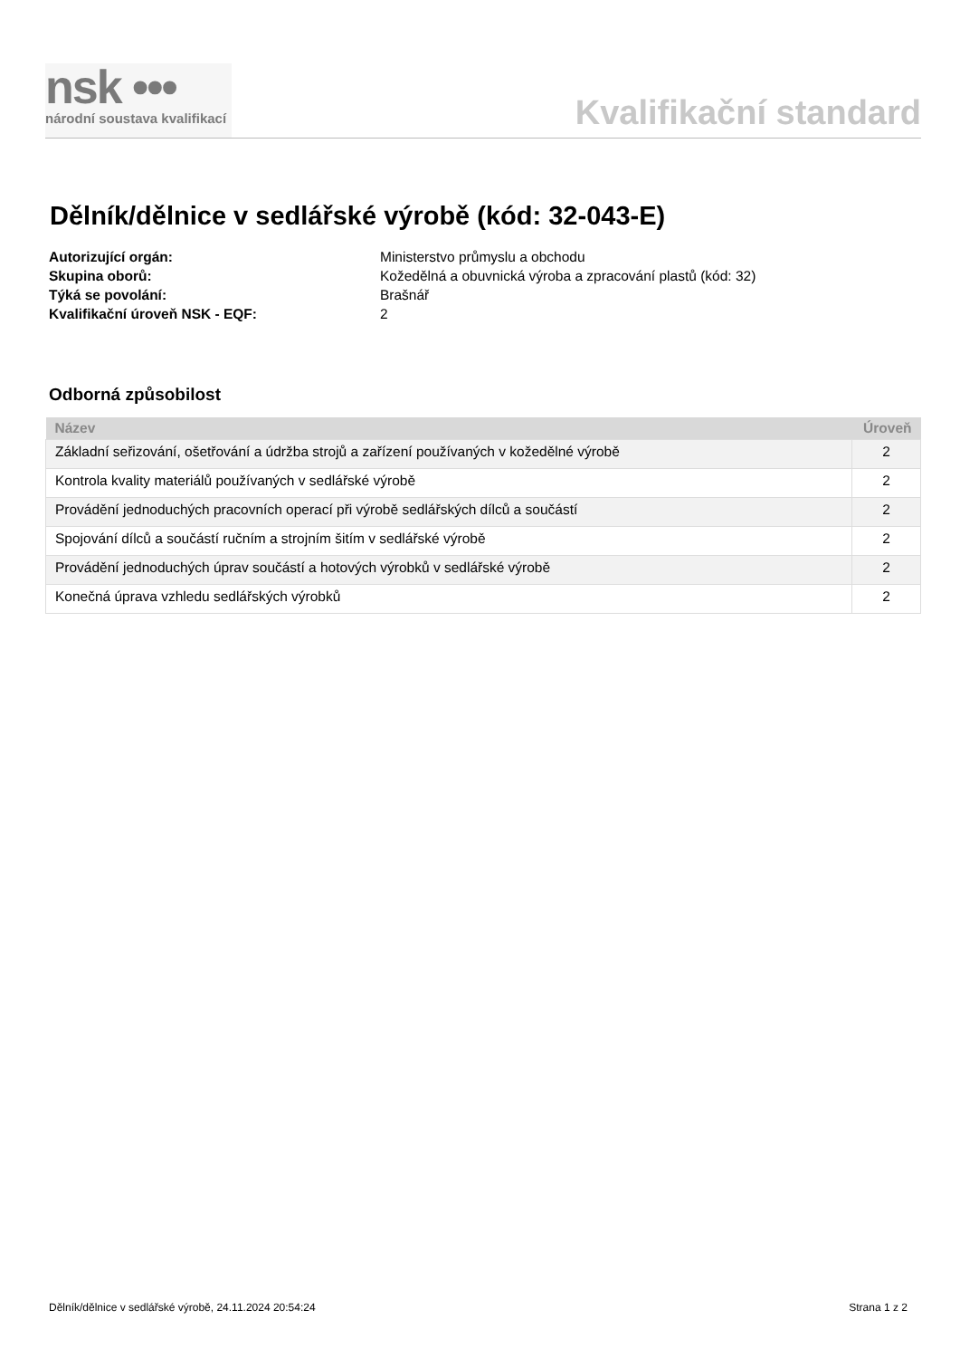nsk •••
národní soustava kvalifikací
Kvalifikační standard
Dělník/dělnice v sedlářské výrobě (kód: 32-043-E)
Autorizující orgán: Ministerstvo průmyslu a obchodu
Skupina oborů: Kožedělná a obuvnická výroba a zpracování plastů (kód: 32)
Týká se povolání: Brašnář
Kvalifikační úroveň NSK - EQF: 2
Odborná způsobilost
| Název | Úroveň |
| --- | --- |
| Základní seřizování, ošetřování a údržba strojů a zařízení používaných v kožedělné výrobě | 2 |
| Kontrola kvality materiálů používaných v sedlářské výrobě | 2 |
| Provádění jednoduchých pracovních operací při výrobě sedlářských dílců a součástí | 2 |
| Spojování dílců a součástí ručním a strojním šitím v sedlářské výrobě | 2 |
| Provádění jednoduchých úprav součástí a hotových výrobků v sedlářské výrobě | 2 |
| Konečná úprava vzhledu sedlářských výrobků | 2 |
Dělník/dělnice v sedlářské výrobě, 24.11.2024 20:54:24 Strana 1 z 2